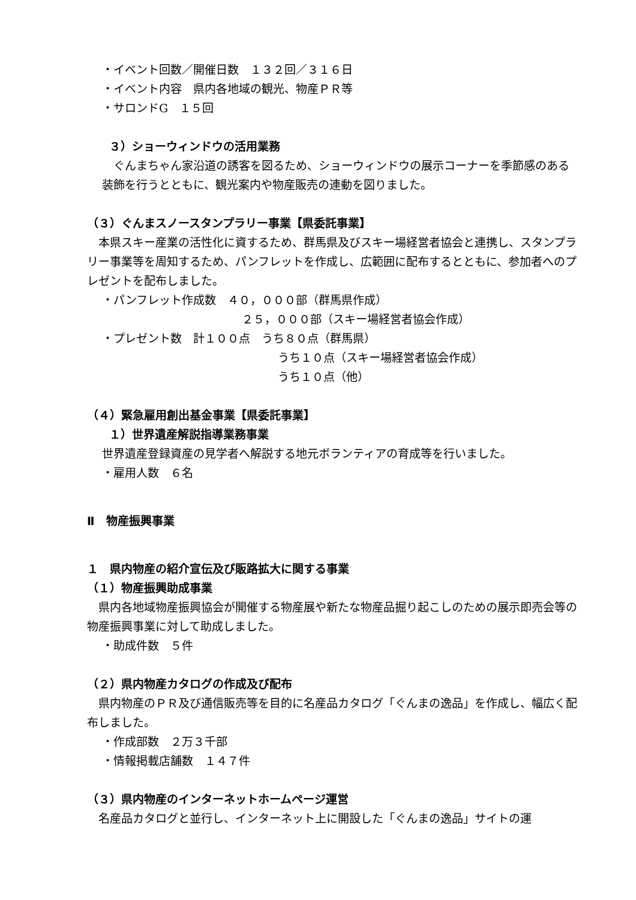・イベント回数／開催日数　１３２回／３１６日
・イベント内容　県内各地域の観光、物産ＰＲ等
・サロンドG　１５回
３）ショーウィンドウの活用業務
ぐんまちゃん家沿道の誘客を図るため、ショーウィンドウの展示コーナーを季節感のある装飾を行うとともに、観光案内や物産販売の連動を図りました。
（３）ぐんまスノースタンプラリー事業【県委託事業】
本県スキー産業の活性化に資するため、群馬県及びスキー場経営者協会と連携し、スタンプラリー事業等を周知するため、パンフレットを作成し、広範囲に配布するとともに、参加者へのプレゼントを配布しました。
・パンフレット作成数　４０，０００部（群馬県作成）
２５，０００部（スキー場経営者協会作成）
・プレゼント数　計１００点　うち８０点（群馬県）
うち１０点（スキー場経営者協会作成）
うち１０点（他）
（４）緊急雇用創出基金事業【県委託事業】
１）世界遺産解説指導業務事業
世界遺産登録資産の見学者へ解説する地元ボランティアの育成等を行いました。
・雇用人数　６名
Ⅱ　物産振興事業
１　県内物産の紹介宣伝及び販路拡大に関する事業
（１）物産振興助成事業
県内各地域物産振興協会が開催する物産展や新たな物産品掘り起こしのための展示即売会等の物産振興事業に対して助成しました。
・助成件数　５件
（２）県内物産カタログの作成及び配布
県内物産のＰＲ及び通信販売等を目的に名産品カタログ「ぐんまの逸品」を作成し、幅広く配布しました。
・作成部数　２万３千部
・情報掲載店舗数　１４７件
（３）県内物産のインターネットホームページ運営
名産品カタログと並行し、インターネット上に開設した「ぐんまの逸品」サイトの運